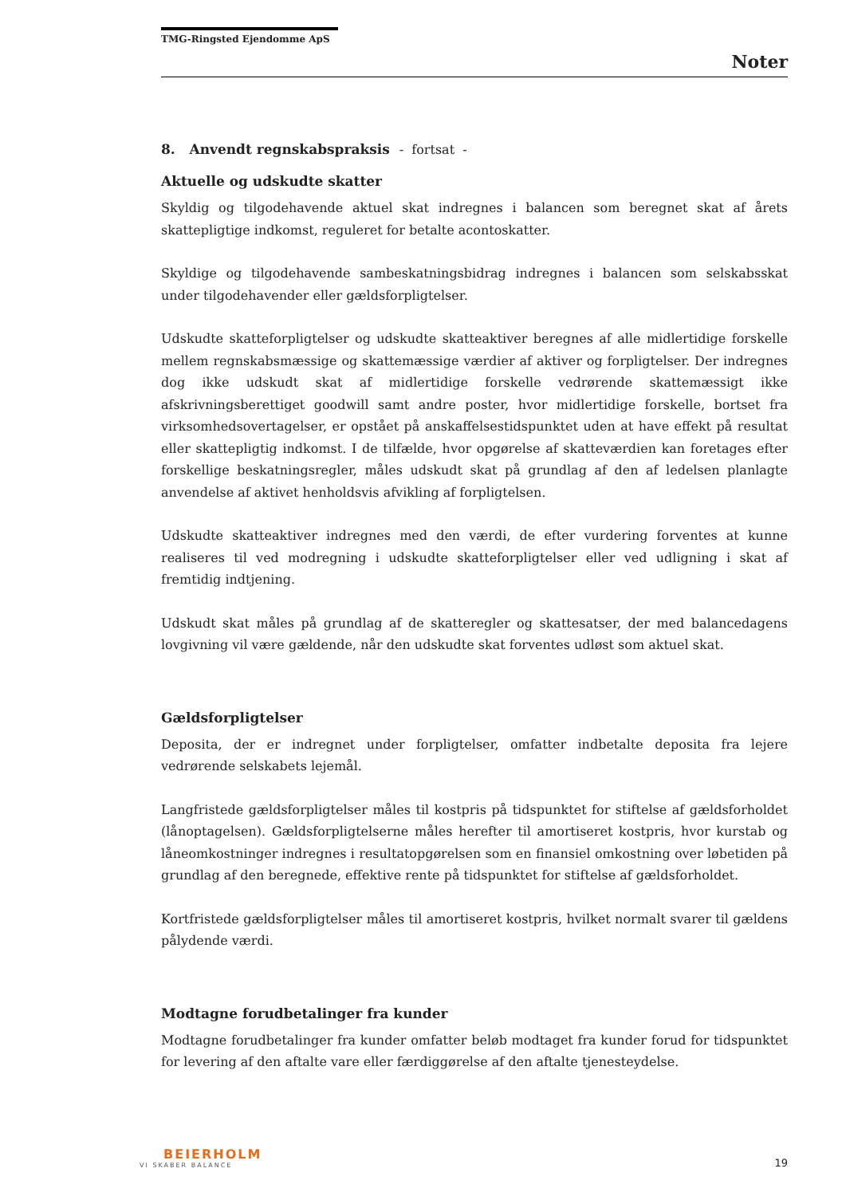TMG-Ringsted Ejendomme ApS
Noter
8. Anvendt regnskabspraksis - fortsat -
Aktuelle og udskudte skatter
Skyldig og tilgodehavende aktuel skat indregnes i balancen som beregnet skat af årets skattepligtige indkomst, reguleret for betalte acontoskatter.
Skyldige og tilgodehavende sambeskatningsbidrag indregnes i balancen som selskabsskat under tilgodehavender eller gældsforpligtelser.
Udskudte skatteforpligtelser og udskudte skatteaktiver beregnes af alle midlertidige forskelle mellem regnskabsmæssige og skattemæssige værdier af aktiver og forpligtelser. Der indregnes dog ikke udskudt skat af midlertidige forskelle vedrørende skattemæssigt ikke afskrivningsberettiget goodwill samt andre poster, hvor midlertidige forskelle, bortset fra virksomhedsovertagelser, er opstået på anskaffelsestidspunktet uden at have effekt på resultat eller skattepligtig indkomst. I de tilfælde, hvor opgørelse af skatteværdien kan foretages efter forskellige beskatningsregler, måles udskudt skat på grundlag af den af ledelsen planlagte anvendelse af aktivet henholdsvis afvikling af forpligtelsen.
Udskudte skatteaktiver indregnes med den værdi, de efter vurdering forventes at kunne realiseres til ved modregning i udskudte skatteforpligtelser eller ved udligning i skat af fremtidig indtjening.
Udskudt skat måles på grundlag af de skatteregler og skattesatser, der med balancedagens lovgivning vil være gældende, når den udskudte skat forventes udløst som aktuel skat.
Gældsforpligtelser
Deposita, der er indregnet under forpligtelser, omfatter indbetalte deposita fra lejere vedrørende selskabets lejemål.
Langfristede gældsforpligtelser måles til kostpris på tidspunktet for stiftelse af gældsforholdet (lånoptagelsen). Gældsforpligtelserne måles herefter til amortiseret kostpris, hvor kurstab og låneomkostninger indregnes i resultatopgørelsen som en finansiel omkostning over løbetiden på grundlag af den beregnede, effektive rente på tidspunktet for stiftelse af gældsforholdet.
Kortfristede gældsforpligtelser måles til amortiseret kostpris, hvilket normalt svarer til gældens pålydende værdi.
Modtagne forudbetalinger fra kunder
Modtagne forudbetalinger fra kunder omfatter beløb modtaget fra kunder forud for tidspunktet for levering af den aftalte vare eller færdiggørelse af den aftalte tjenesteydelse.
BEIERHOLM
VI SKABER BALANCE
19